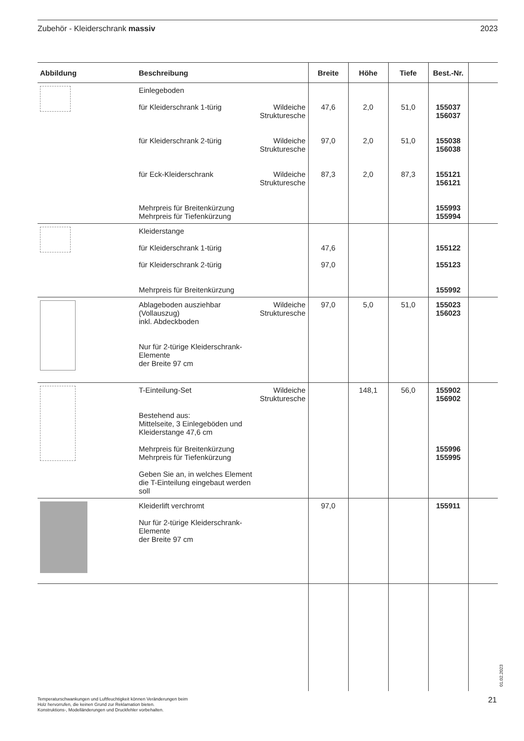Zubehör - Kleiderschrank massiv 2023
| Abbildung | Beschreibung | | Breite | Höhe | Tiefe | Best.-Nr. | |
| --- | --- | --- | --- | --- | --- | --- | --- |
| | Einlegeboden für Kleiderschrank 1-türig für Kleiderschrank 2-türig für Eck-Kleiderschrank Mehrpreis für Breitenkürzung Mehrpreis für Tiefenkürzung | Wildeiche Strukturesche Wildeiche Strukturesche Wildeiche Strukturesche | 47,6 97,0 87,3 | 2,0 2,0 2,0 | 51,0 51,0 87,3 | 155037 156037 155038 156038 155121 156121 155993 155994 | |
| | Kleiderstange für Kleiderschrank 1-türig für Kleiderschrank 2-türig Mehrpreis für Breitenkürzung | | 47,6 97,0 | | | 155122 155123 155992 | |
| | Ablageboden ausziehbar (Vollauszug) inkl. Abdeckboden Nur für 2-türige Kleiderschrank-Elemente der Breite 97 cm | Wildeiche Strukturesche | 97,0 | 5,0 | 51,0 | 155023 156023 | |
| | T-Einteilung-Set Bestehend aus: Mittelseite, 3 Einlegeböden und Kleiderstange 47,6 cm Mehrpreis für Breitenkürzung Mehrpreis für Tiefenkürzung Geben Sie an, in welches Element die T-Einteilung eingebaut werden soll | Wildeiche Strukturesche | | 148,1 | 56,0 | 155902 156902 155996 155995 | |
| | Kleiderlift verchromt Nur für 2-türige Kleiderschrank-Elemente der Breite 97 cm | | 97,0 | | | 155911 | |
Temperaturschwankungen und Luftfeuchtigkeit können Veränderungen beim
Holz hervorrufen, die keinen Grund zur Reklamation bieten.
Konstruktions-, Modelländerungen und Druckfehler vorbehalten.
01.02.2023
21